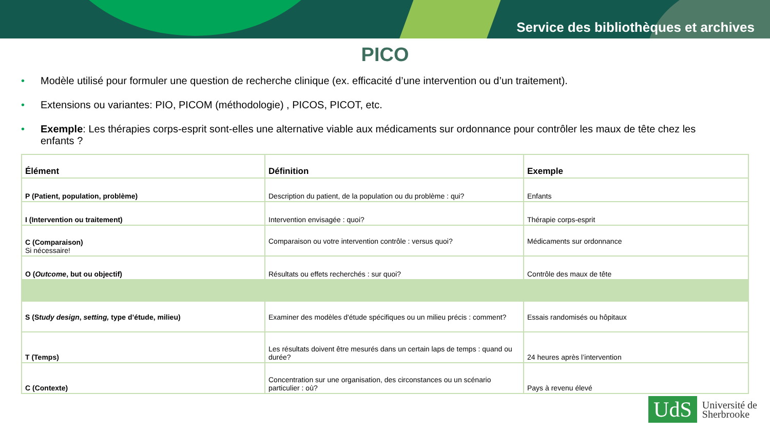Service des bibliothèques et archives
PICO
• Modèle utilisé pour formuler une question de recherche clinique (ex. efficacité d’une intervention ou d’un traitement).
• Extensions ou variantes: PIO, PICOM (méthodologie) , PICOS, PICOT, etc.
• Exemple: Les thérapies corps-esprit sont-elles une alternative viable aux médicaments sur ordonnance pour contrôler les maux de tête chez les enfants ?
| Élément | Définition | Exemple |
| --- | --- | --- |
| P (Patient, population, problème) | Description du patient, de la population ou du problème : qui? | Enfants |
| I (Intervention ou traitement) | Intervention envisagée : quoi? | Thérapie corps-esprit |
| C (Comparaison) Si nécessaire! | Comparaison ou votre intervention contrôle : versus quoi? | Médicaments sur ordonnance |
| O ( Outcome , but ou objectif) | Résultats ou effets recherchés : sur quoi? | Contrôle des maux de tête |
| S (S tudy design , setting, type d’étude, milieu) | Examiner des modèles d'étude spécifiques ou un milieu précis : comment? | Essais randomisés ou hôpitaux |
| T (Temps) | Les résultats doivent être mesurés dans un certain laps de temps : quand ou durée? | 24 heures après l’intervention |
| C (Contexte) | Concentration sur une organisation, des circonstances ou un scénario particulier : où? | Pays à revenu élevé |
UdS
Université de
Sherbrooke